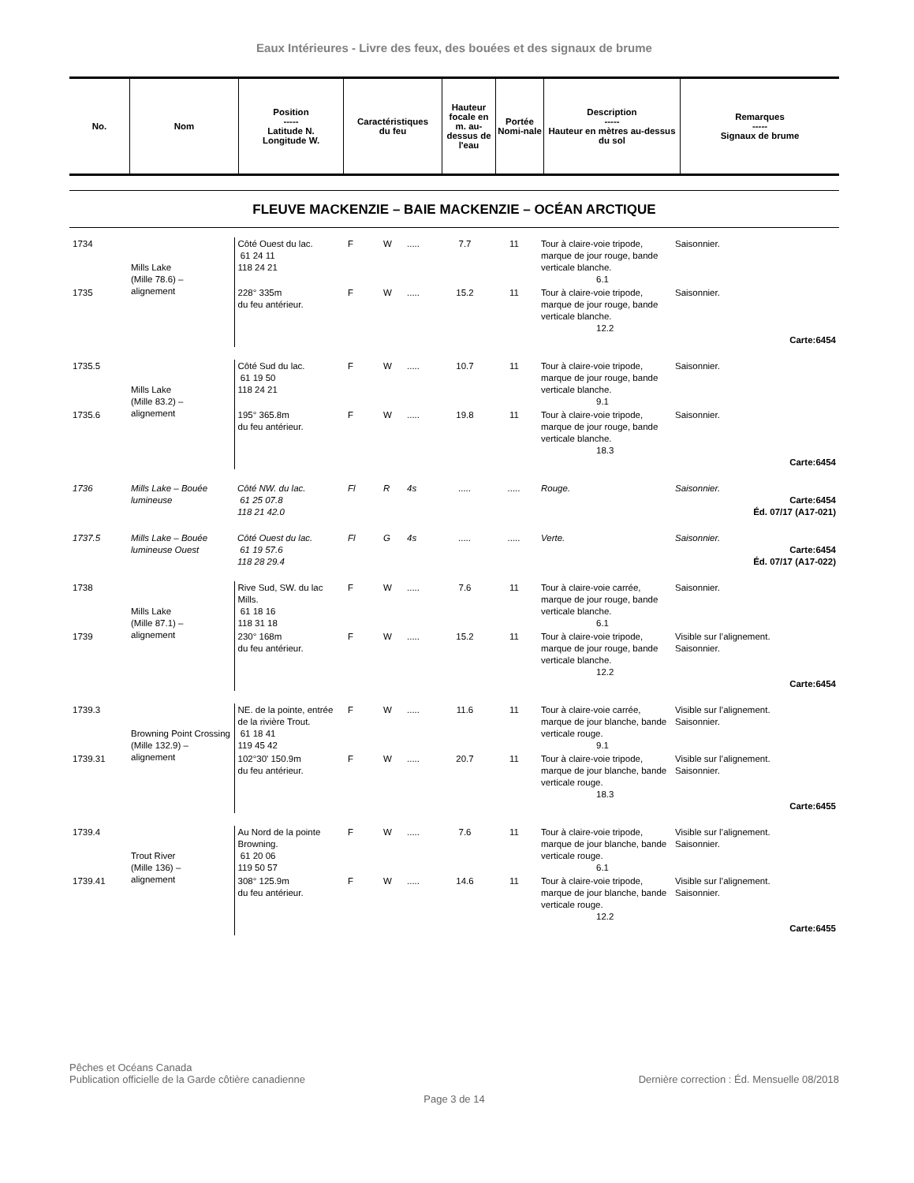Eaux Intérieures - Livre des feux, des bouées et des signaux de brume
| No. | Nom | Position ----- Latitude N. Longitude W. | Caractéristiques du feu | Hauteur focale en m. au-dessus de l'eau | Portée Nomi-nale | Description ----- Hauteur en mètres au-dessus du sol | Remarques ----- Signaux de brume |
| --- | --- | --- | --- | --- | --- | --- | --- |
FLEUVE MACKENZIE – BAIE MACKENZIE – OCÉAN ARCTIQUE
| 1734 | Mills Lake (Mille 78.6) – alignement | Côté Ouest du lac. 61 24 11 118 24 21 | F | W | ..... | 7.7 | 11 | Tour à claire-voie tripode, marque de jour rouge, bande verticale blanche. 6.1 | Saisonnier. |
| 1735 | | 228° 335m du feu antérieur. | F | W | ..... | 15.2 | 11 | Tour à claire-voie tripode, marque de jour rouge, bande verticale blanche. 12.2 | Saisonnier. Carte:6454 |
| 1735.5 | Mills Lake (Mille 83.2) – alignement | Côté Sud du lac. 61 19 50 118 24 21 | F | W | ..... | 10.7 | 11 | Tour à claire-voie tripode, marque de jour rouge, bande verticale blanche. 9.1 | Saisonnier. |
| 1735.6 | | 195° 365.8m du feu antérieur. | F | W | ..... | 19.8 | 11 | Tour à claire-voie tripode, marque de jour rouge, bande verticale blanche. 18.3 | Saisonnier. Carte:6454 |
| 1736 | Mills Lake – Bouée lumineuse | Côté NW. du lac. 61 25 07.8 118 21 42.0 | Fl | R | 4s | ..... | ..... | Rouge. | Saisonnier. Carte:6454 Éd. 07/17 (A17-021) |
| 1737.5 | Mills Lake – Bouée lumineuse Ouest | Côté Ouest du lac. 61 19 57.6 118 28 29.4 | Fl | G | 4s | ..... | ..... | Verte. | Saisonnier. Carte:6454 Éd. 07/17 (A17-022) |
| 1738 | Mills Lake (Mille 87.1) – alignement | Rive Sud, SW. du lac Mills. 61 18 16 118 31 18 | F | W | ..... | 7.6 | 11 | Tour à claire-voie carrée, marque de jour rouge, bande verticale blanche. 6.1 | Saisonnier. |
| 1739 | | 230° 168m du feu antérieur. | F | W | ..... | 15.2 | 11 | Tour à claire-voie tripode, marque de jour rouge, bande verticale blanche. 12.2 | Visible sur l’alignement. Saisonnier. Carte:6454 |
| 1739.3 | Browning Point Crossing (Mille 132.9) – alignement | NE. de la pointe, entrée de la rivière Trout. 61 18 41 119 45 42 | F | W | ..... | 11.6 | 11 | Tour à claire-voie carrée, marque de jour blanche, bande verticale rouge. 9.1 | Visible sur l’alignement. Saisonnier. |
| 1739.31 | | 102°30' 150.9m du feu antérieur. | F | W | ..... | 20.7 | 11 | Tour à claire-voie tripode, marque de jour blanche, bande verticale rouge. 18.3 | Visible sur l’alignement. Saisonnier. Carte:6455 |
| 1739.4 | Trout River (Mille 136) – alignement | Au Nord de la pointe Browning. 61 20 06 119 50 57 | F | W | ..... | 7.6 | 11 | Tour à claire-voie tripode, marque de jour blanche, bande verticale rouge. 6.1 | Visible sur l’alignement. Saisonnier. |
| 1739.41 | | 308° 125.9m du feu antérieur. | F | W | ..... | 14.6 | 11 | Tour à claire-voie tripode, marque de jour blanche, bande verticale rouge. 12.2 | Visible sur l’alignement. Saisonnier. Carte:6455 |
Pêches et Océans Canada
Publication officielle de la Garde côtière canadienne
Dernière correction : Éd. Mensuelle 08/2018
Page 3 de 14